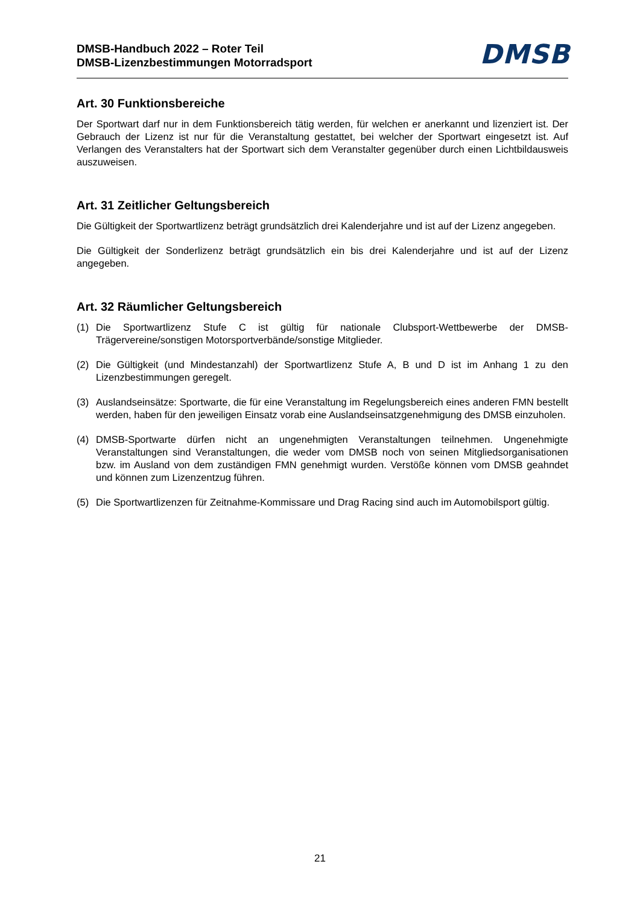DMSB-Handbuch 2022 – Roter Teil
DMSB-Lizenzbestimmungen Motorradsport
DMSB
Art. 30 Funktionsbereiche
Der Sportwart darf nur in dem Funktionsbereich tätig werden, für welchen er anerkannt und lizenziert ist. Der Gebrauch der Lizenz ist nur für die Veranstaltung gestattet, bei welcher der Sportwart eingesetzt ist. Auf Verlangen des Veranstalters hat der Sportwart sich dem Veranstalter gegenüber durch einen Lichtbildausweis auszuweisen.
Art. 31 Zeitlicher Geltungsbereich
Die Gültigkeit der Sportwartlizenz beträgt grundsätzlich drei Kalenderjahre und ist auf der Lizenz angegeben.
Die Gültigkeit der Sonderlizenz beträgt grundsätzlich ein bis drei Kalenderjahre und ist auf der Lizenz angegeben.
Art. 32 Räumlicher Geltungsbereich
(1) Die Sportwartlizenz Stufe C ist gültig für nationale Clubsport-Wettbewerbe der DMSB-Trägervereine/sonstigen Motorsportverbände/sonstige Mitglieder.
(2) Die Gültigkeit (und Mindestanzahl) der Sportwartlizenz Stufe A, B und D ist im Anhang 1 zu den Lizenzbestimmungen geregelt.
(3) Auslandseinsätze: Sportwarte, die für eine Veranstaltung im Regelungsbereich eines anderen FMN bestellt werden, haben für den jeweiligen Einsatz vorab eine Auslandseinsatzgenehmigung des DMSB einzuholen.
(4) DMSB-Sportwarte dürfen nicht an ungenehmigten Veranstaltungen teilnehmen. Ungenehmigte Veranstaltungen sind Veranstaltungen, die weder vom DMSB noch von seinen Mitgliedsorganisationen bzw. im Ausland von dem zuständigen FMN genehmigt wurden. Verstöße können vom DMSB geahndet und können zum Lizenzentzug führen.
(5) Die Sportwartlizenzen für Zeitnahme-Kommissare und Drag Racing sind auch im Automobilsport gültig.
21